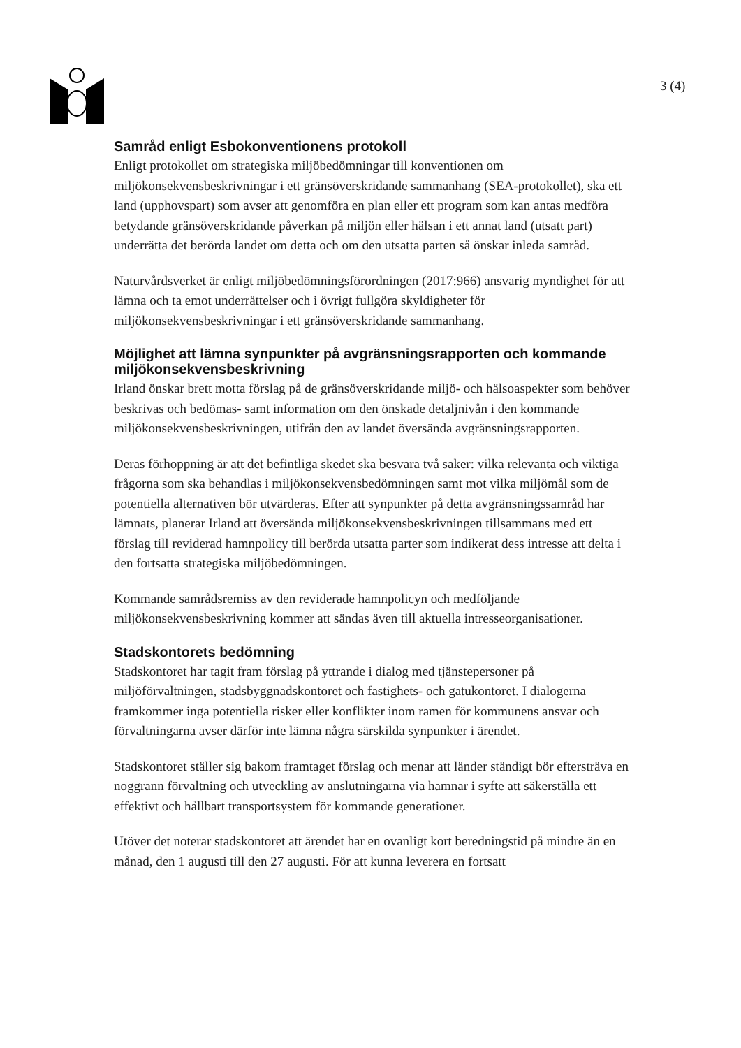3 (4)
Samråd enligt Esbokonventionens protokoll
Enligt protokollet om strategiska miljöbedömningar till konventionen om miljökonsekvensbeskrivningar i ett gränsöverskridande sammanhang (SEA-protokollet), ska ett land (upphovspart) som avser att genomföra en plan eller ett program som kan antas medföra betydande gränsöverskridande påverkan på miljön eller hälsan i ett annat land (utsatt part) underrätta det berörda landet om detta och om den utsatta parten så önskar inleda samråd.
Naturvårdsverket är enligt miljöbedömningsförordningen (2017:966) ansvarig myndighet för att lämna och ta emot underrättelser och i övrigt fullgöra skyldigheter för miljökonsekvensbeskrivningar i ett gränsöverskridande sammanhang.
Möjlighet att lämna synpunkter på avgränsningsrapporten och kommande miljökonsekvensbeskrivning
Irland önskar brett motta förslag på de gränsöverskridande miljö- och hälsoaspekter som behöver beskrivas och bedömas- samt information om den önskade detaljnivån i den kommande miljökonsekvensbeskrivningen, utifrån den av landet översända avgränsningsrapporten.
Deras förhoppning är att det befintliga skedet ska besvara två saker: vilka relevanta och viktiga frågorna som ska behandlas i miljökonsekvensbedömningen samt mot vilka miljömål som de potentiella alternativen bör utvärderas. Efter att synpunkter på detta avgränsningssamråd har lämnats, planerar Irland att översända miljökonsekvensbeskrivningen tillsammans med ett förslag till reviderad hamnpolicy till berörda utsatta parter som indikerat dess intresse att delta i den fortsatta strategiska miljöbedömningen.
Kommande samrådsremiss av den reviderade hamnpolicyn och medföljande miljökonsekvensbeskrivning kommer att sändas även till aktuella intresseorganisationer.
Stadskontorets bedömning
Stadskontoret har tagit fram förslag på yttrande i dialog med tjänstepersoner på miljöförvaltningen, stadsbyggnadskontoret och fastighets- och gatukontoret. I dialogerna framkommer inga potentiella risker eller konflikter inom ramen för kommunens ansvar och förvaltningarna avser därför inte lämna några särskilda synpunkter i ärendet.
Stadskontoret ställer sig bakom framtaget förslag och menar att länder ständigt bör eftersträva en noggrann förvaltning och utveckling av anslutningarna via hamnar i syfte att säkerställa ett effektivt och hållbart transportsystem för kommande generationer.
Utöver det noterar stadskontoret att ärendet har en ovanligt kort beredningstid på mindre än en månad, den 1 augusti till den 27 augusti. För att kunna leverera en fortsatt